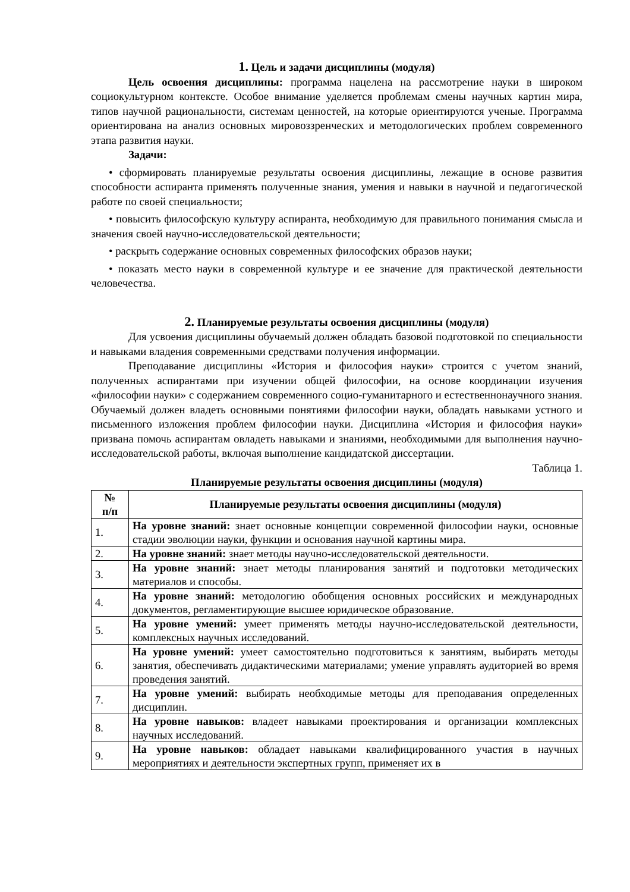1. Цель и задачи дисциплины (модуля)
Цель освоения дисциплины: программа нацелена на рассмотрение науки в широком социокультурном контексте. Особое внимание уделяется проблемам смены научных картин мира, типов научной рациональности, системам ценностей, на которые ориентируются ученые. Программа ориентирована на анализ основных мировоззренческих и методологических проблем современного этапа развития науки.
Задачи:
• сформировать планируемые результаты освоения дисциплины, лежащие в основе развития способности аспиранта применять полученные знания, умения и навыки в научной и педагогической работе по своей специальности;
• повысить философскую культуру аспиранта, необходимую для правильного понимания смысла и значения своей научно-исследовательской деятельности;
• раскрыть содержание основных современных философских образов науки;
• показать место науки в современной культуре и ее значение для практической деятельности человечества.
2. Планируемые результаты освоения дисциплины (модуля)
Для усвоения дисциплины обучаемый должен обладать базовой подготовкой по специальности и навыками владения современными средствами получения информации.
Преподавание дисциплины «История и философия науки» строится с учетом знаний, полученных аспирантами при изучении общей философии, на основе координации изучения «философии науки» с содержанием современного социо-гуманитарного и естественнонаучного знания. Обучаемый должен владеть основными понятиями философии науки, обладать навыками устного и письменного изложения проблем философии науки. Дисциплина «История и философия науки» призвана помочь аспирантам овладеть навыками и знаниями, необходимыми для выполнения научно-исследовательской работы, включая выполнение кандидатской диссертации.
Таблица 1.
Планируемые результаты освоения дисциплины (модуля)
| № п/п | Планируемые результаты освоения дисциплины (модуля) |
| --- | --- |
| 1. | На уровне знаний: знает основные концепции современной философии науки, основные стадии эволюции науки, функции и основания научной картины мира. |
| 2. | На уровне знаний: знает методы научно-исследовательской деятельности. |
| 3. | На уровне знаний: знает методы планирования занятий и подготовки методических материалов и способы. |
| 4. | На уровне знаний: методологию обобщения основных российских и международных документов, регламентирующие высшее юридическое образование. |
| 5. | На уровне умений: умеет применять методы научно-исследовательской деятельности, комплексных научных исследований. |
| 6. | На уровне умений: умеет самостоятельно подготовиться к занятиям, выбирать методы занятия, обеспечивать дидактическими материалами; умение управлять аудиторией во время проведения занятий. |
| 7. | На уровне умений: выбирать необходимые методы для преподавания определенных дисциплин. |
| 8. | На уровне навыков: владеет навыками проектирования и организации комплексных научных исследований. |
| 9. | На уровне навыков: обладает навыками квалифицированного участия в научных мероприятиях и деятельности экспертных групп, применяет их в |